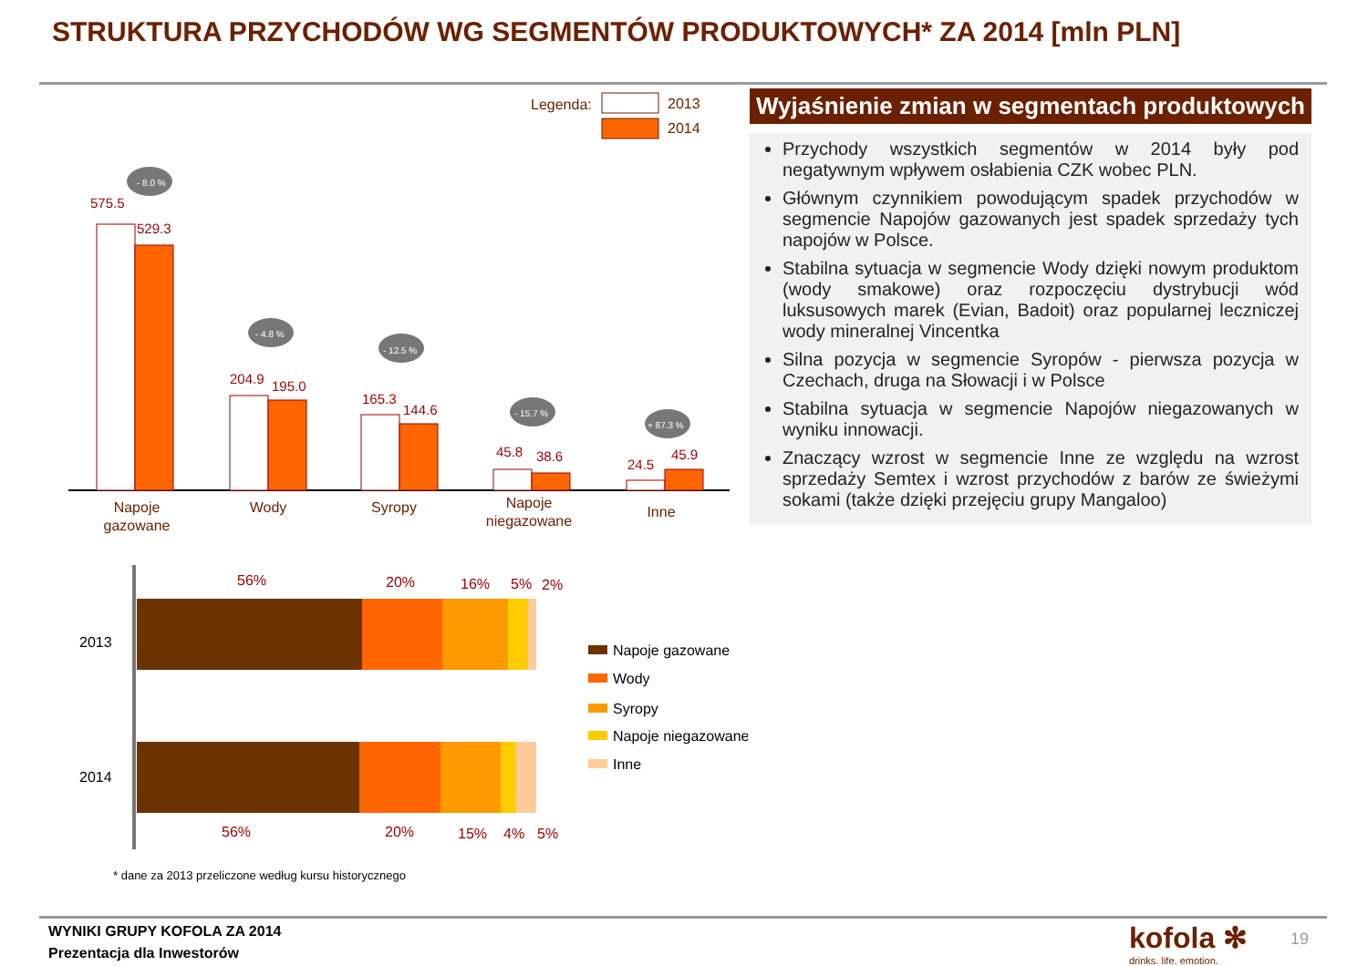STRUKTURA PRZYCHODÓW WG SEGMENTÓW PRODUKTOWYCH* ZA 2014 [mln PLN]
Legenda:
2013
2014
575.5
529.3
204.9
195.0
165.3
144.6
45.8
38.6
24.5
45.9
- 8.0 %
- 4.8 %
- 12.5 %
- 15.7 %
+ 87.3 %
Napoje
gazowane
Wody
Syropy
Napoje
niegazowane
Inne
2013
2014
56%
20%
16%
5%
2%
56%
20%
15%
4%
5%
Napoje gazowane
Wody
Syropy
Napoje niegazowane
Inne
* dane za 2013 przeliczone według kursu historycznego
Wyjaśnienie zmian w segmentach produktowych
Przychody wszystkich segmentów w 2014 były pod negatywnym wpływem osłabienia CZK wobec PLN.
Głównym czynnikiem powodującym spadek przychodów w segmencie Napojów gazowanych jest spadek sprzedaży tych napojów w Polsce.
Stabilna sytuacja w segmencie Wody dzięki nowym produktom (wody smakowe) oraz rozpoczęciu dystrybucji wód luksusowych marek (Evian, Badoit) oraz popularnej leczniczej wody mineralnej Vincentka
Silna pozycja w segmencie Syropów - pierwsza pozycja w Czechach, druga na Słowacji i w Polsce
Stabilna sytuacja w segmencie Napojów niegazowanych w wyniku innowacji.
Znaczący wzrost w segmencie Inne ze względu na wzrost sprzedaży Semtex i wzrost przychodów z barów ze świeżymi sokami (także dzięki przejęciu grupy Mangaloo)
WYNIKI GRUPY KOFOLA ZA 2014
Prezentacja dla Inwestorów
kofola ✻
drinks. life. emotion.
19